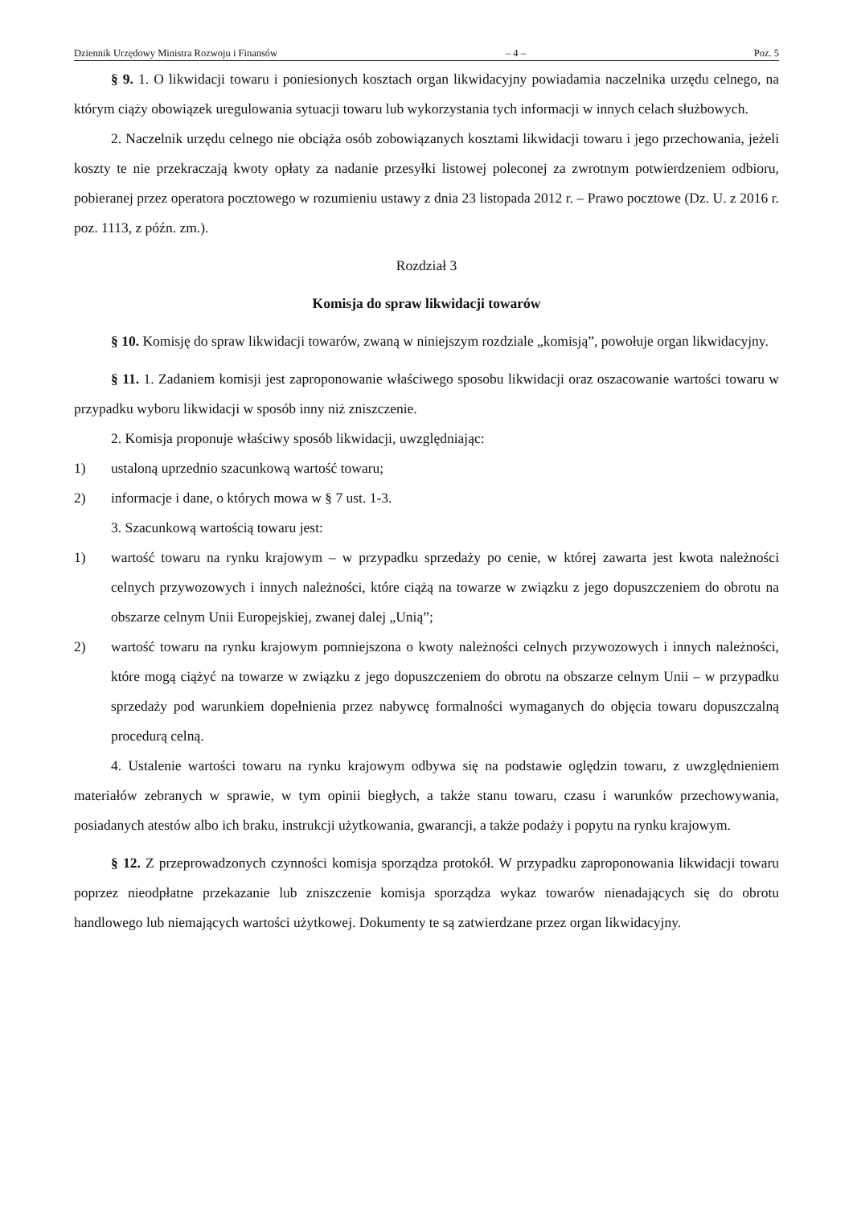Dziennik Urzędowy Ministra Rozwoju i Finansów – 4 – Poz. 5
§ 9. 1. O likwidacji towaru i poniesionych kosztach organ likwidacyjny powiadamia naczelnika urzędu celnego, na którym ciąży obowiązek uregulowania sytuacji towaru lub wykorzystania tych informacji w innych celach służbowych.
2. Naczelnik urzędu celnego nie obciąża osób zobowiązanych kosztami likwidacji towaru i jego przechowania, jeżeli koszty te nie przekraczają kwoty opłaty za nadanie przesyłki listowej poleconej za zwrotnym potwierdzeniem odbioru, pobieranej przez operatora pocztowego w rozumieniu ustawy z dnia 23 listopada 2012 r. – Prawo pocztowe (Dz. U. z 2016 r. poz. 1113, z późn. zm.).
Rozdział 3
Komisja do spraw likwidacji towarów
§ 10. Komisję do spraw likwidacji towarów, zwaną w niniejszym rozdziale „komisją”, powołuje organ likwidacyjny.
§ 11. 1. Zadaniem komisji jest zaproponowanie właściwego sposobu likwidacji oraz oszacowanie wartości towaru w przypadku wyboru likwidacji w sposób inny niż zniszczenie.
2. Komisja proponuje właściwy sposób likwidacji, uwzględniając:
1) ustaloną uprzednio szacunkową wartość towaru;
2) informacje i dane, o których mowa w § 7 ust. 1-3.
3. Szacunkową wartością towaru jest:
1) wartość towaru na rynku krajowym – w przypadku sprzedaży po cenie, w której zawarta jest kwota należności celnych przywozowych i innych należności, które ciążą na towarze w związku z jego dopuszczeniem do obrotu na obszarze celnym Unii Europejskiej, zwanej dalej „Unią”;
2) wartość towaru na rynku krajowym pomniejszona o kwoty należności celnych przywozowych i innych należności, które mogą ciążyć na towarze w związku z jego dopuszczeniem do obrotu na obszarze celnym Unii – w przypadku sprzedaży pod warunkiem dopełnienia przez nabywcę formalności wymaganych do objęcia towaru dopuszczalną procedurą celną.
4. Ustalenie wartości towaru na rynku krajowym odbywa się na podstawie oględzin towaru, z uwzględnieniem materiałów zebranych w sprawie, w tym opinii biegłych, a także stanu towaru, czasu i warunków przechowywania, posiadanych atestów albo ich braku, instrukcji użytkowania, gwarancji, a także podaży i popytu na rynku krajowym.
§ 12. Z przeprowadzonych czynności komisja sporządza protokół. W przypadku zaproponowania likwidacji towaru poprzez nieodpłatne przekazanie lub zniszczenie komisja sporządza wykaz towarów nienadających się do obrotu handlowego lub niemających wartości użytkowej. Dokumenty te są zatwierdzane przez organ likwidacyjny.